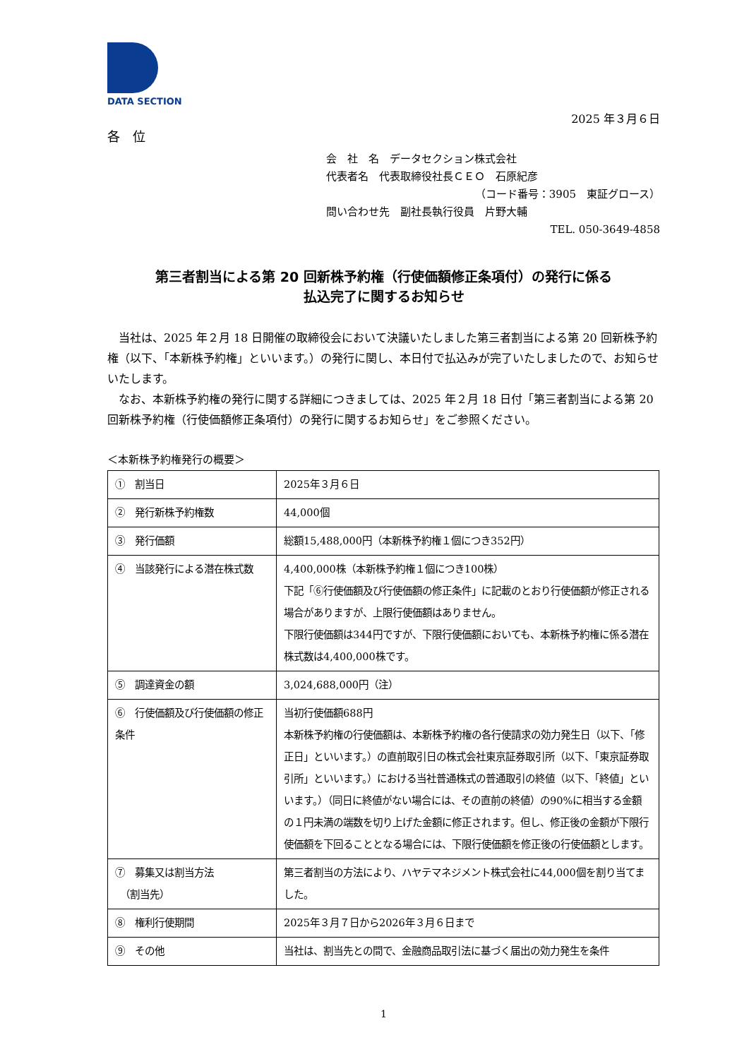DATA SECTION
2025 年３月６日
各　位
会　社　名　データセクション株式会社
代表者名　代表取締役社長ＣＥＯ　石原紀彦
（コード番号：3905　東証グロース）
問い合わせ先　副社長執行役員　片野大輔
TEL. 050-3649-4858
第三者割当による第 20 回新株予約権（行使価額修正条項付）の発行に係る
払込完了に関するお知らせ
当社は、2025 年２月 18 日開催の取締役会において決議いたしました第三者割当による第 20 回新株予約権（以下、「本新株予約権」といいます。）の発行に関し、本日付で払込みが完了いたしましたので、お知らせいたします。
なお、本新株予約権の発行に関する詳細につきましては、2025 年２月 18 日付「第三者割当による第 20 回新株予約権（行使価額修正条項付）の発行に関するお知らせ」をご参照ください。
＜本新株予約権発行の概要＞
| ① 割当日 | 2025年３月６日 |
| ② 発行新株予約権数 | 44,000個 |
| ③ 発行価額 | 総額15,488,000円（本新株予約権１個につき352円） |
| ④ 当該発行による潜在株式数 | 4,400,000株（本新株予約権１個につき100株） 下記「⑥行使価額及び行使価額の修正条件」に記載のとおり行使価額が修正される場合がありますが、上限行使価額はありません。 下限行使価額は344円ですが、下限行使価額においても、本新株予約権に係る潜在株式数は4,400,000株です。 |
| ⑤ 調達資金の額 | 3,024,688,000円（注） |
| ⑥ 行使価額及び行使価額の修正条件 | 当初行使価額688円 本新株予約権の行使価額は、本新株予約権の各行使請求の効力発生日（以下、「修正日」といいます。）の直前取引日の株式会社東京証券取引所（以下、「東京証券取引所」といいます。）における当社普通株式の普通取引の終値（以下、「終値」といいます。）（同日に終値がない場合には、その直前の終値）の90%に相当する金額の１円未満の端数を切り上げた金額に修正されます。但し、修正後の金額が下限行使価額を下回ることとなる場合には、下限行使価額を修正後の行使価額とします。 |
| ⑦ 募集又は割当方法 （割当先） | 第三者割当の方法により、ハヤテマネジメント株式会社に44,000個を割り当てました。 |
| ⑧ 権利行使期間 | 2025年３月７日から2026年３月６日まで |
| ⑨ その他 | 当社は、割当先との間で、金融商品取引法に基づく届出の効力発生を条件 |
1